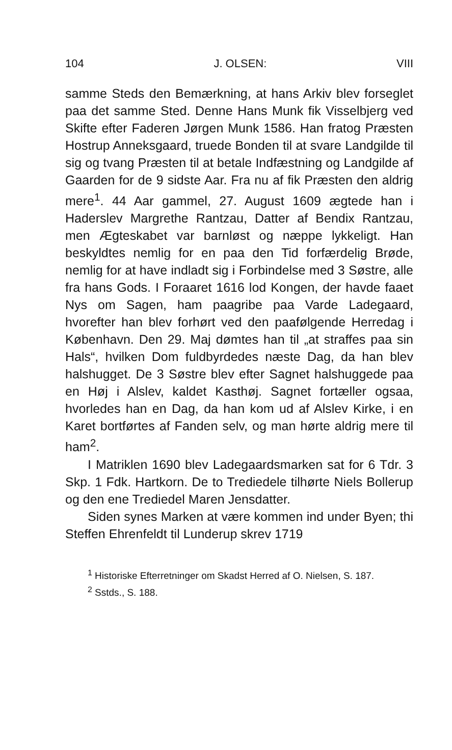104 J. OLSEN: VIII
samme Steds den Bemærkning, at hans Arkiv blev forseglet paa det samme Sted. Denne Hans Munk fik Visselbjerg ved Skifte efter Faderen Jørgen Munk 1586. Han fratog Præsten Hostrup Anneksgaard, truede Bonden til at svare Landgilde til sig og tvang Præsten til at betale Indfæstning og Landgilde af Gaarden for de 9 sidste Aar. Fra nu af fik Præsten den aldrig mere<sup>1</sup>. 44 Aar gammel, 27. August 1609 ægtede han i Haderslev Margrethe Rantzau, Datter af Bendix Rantzau, men Ægteskabet var barnløst og næppe lykkeligt. Han beskyldtes nemlig for en paa den Tid forfærdelig Brøde, nemlig for at have indladt sig i Forbindelse med 3 Søstre, alle fra hans Gods. I Foraaret 1616 lod Kongen, der havde faaet Nys om Sagen, ham paagribe paa Varde Ladegaard, hvorefter han blev forhørt ved den paafølgende Herredag i København. Den 29. Maj dømtes han til „at straffes paa sin Hals“, hvilken Dom fuldbyrdedes næste Dag, da han blev halshugget. De 3 Søstre blev efter Sagnet halshuggede paa en Høj i Alslev, kaldet Kasthøj. Sagnet fortæller ogsaa, hvorledes han en Dag, da han kom ud af Alslev Kirke, i en Karet bortførtes af Fanden selv, og man hørte aldrig mere til ham<sup>2</sup>.
I Matriklen 1690 blev Ladegaardsmarken sat for 6 Tdr. 3 Skp. 1 Fdk. Hartkorn. De to Trediedele tilhørte Niels Bollerup og den ene Trediedel Maren Jensdatter.
Siden synes Marken at være kommen ind under Byen; thi Steffen Ehrenfeldt til Lunderup skrev 1719
<sup>1</sup> Historiske Efterretninger om Skadst Herred af O. Nielsen, S. 187.
<sup>2</sup> Sstds., S. 188.